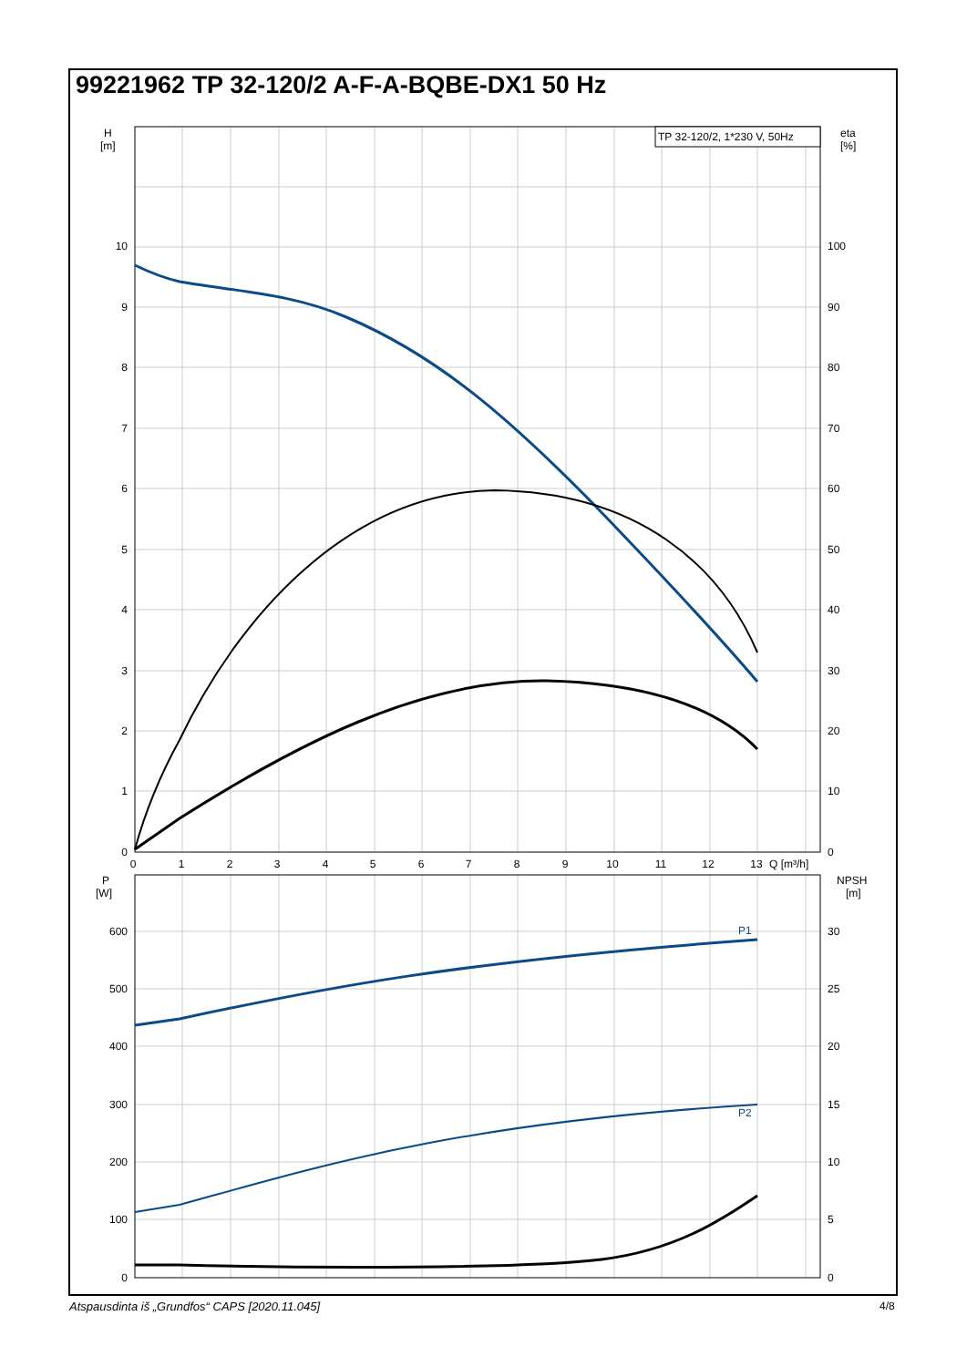99221962 TP 32-120/2 A-F-A-BQBE-DX1 50 Hz
TP 32-120/2, 1*230 V, 50Hz
P1
P2
H
[m]
eta
[%]
10
9
8
7
6
5
4
3
2
1
0
100
90
80
70
60
50
40
30
20
10
0
0
1
2
3
4
5
6
7
8
9
10
11
12
13
Q [m³/h]
P
[W]
NPSH
[m]
600
500
400
300
200
100
0
30
25
20
15
10
5
0
Atspausdinta iš „Grundfos“ CAPS [2020.11.045]
4/8